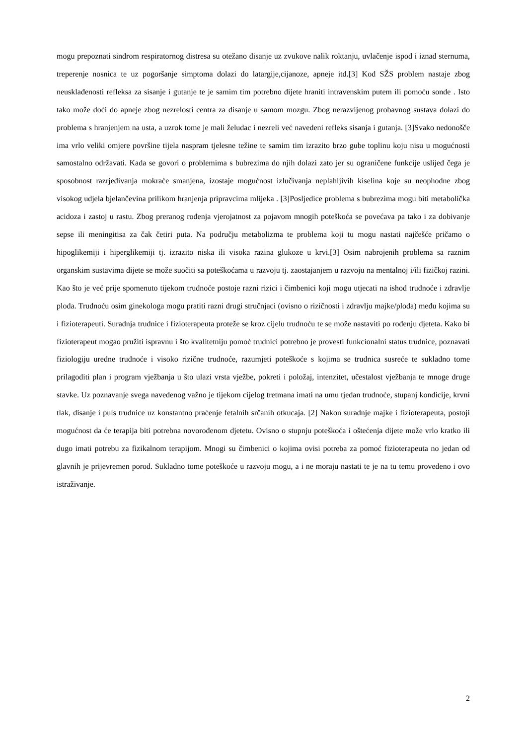mogu prepoznati sindrom respiratornog distresa su otežano disanje uz zvukove nalik roktanju, uvlačenje ispod i iznad sternuma, treperenje nosnica te uz pogoršanje simptoma dolazi do latargije,cijanoze, apneje itd.[3] Kod SŽS problem nastaje zbog neusklađenosti refleksa za sisanje i gutanje te je samim tim potrebno dijete hraniti intravenskim putem ili pomoću sonde . Isto tako može doći do apneje zbog nezrelosti centra za disanje u samom mozgu. Zbog nerazvijenog probavnog sustava dolazi do problema s hranjenjem na usta, a uzrok tome je mali želudac i nezreli već navedeni refleks sisanja i gutanja. [3]Svako nedonošče ima vrlo veliki omjere površine tijela naspram tjelesne težine te samim tim izrazito brzo gube toplinu koju nisu u mogućnosti samostalno održavati. Kada se govori o problemima s bubrezima do njih dolazi zato jer su ograničene funkcije uslijed čega je sposobnost razrjeđivanja mokraće smanjena, izostaje mogućnost izlučivanja neplahljivih kiselina koje su neophodne zbog visokog udjela bjelančevina prilikom hranjenja pripravcima mlijeka . [3]Posljedice problema s bubrezima mogu biti metabolička acidoza i zastoj u rastu. Zbog preranog rođenja vjerojatnost za pojavom mnogih poteškoća se povećava pa tako i za dobivanje sepse ili meningitisa za čak četiri puta. Na području metabolizma te problema koji tu mogu nastati najčešće pričamo o hipoglikemiji i hiperglikemiji tj. izrazito niska ili visoka razina glukoze u krvi.[3] Osim nabrojenih problema sa raznim organskim sustavima dijete se može suočiti sa poteškoćama u razvoju tj. zaostajanjem u razvoju na mentalnoj i/ili fizičkoj razini. Kao što je već prije spomenuto tijekom trudnoće postoje razni rizici i čimbenici koji mogu utjecati na ishod trudnoće i zdravlje ploda. Trudnoću osim ginekologa mogu pratiti razni drugi stručnjaci (ovisno o rizičnosti i zdravlju majke/ploda) među kojima su i fizioterapeuti. Suradnja trudnice i fizioterapeuta proteže se kroz cijelu trudnoću te se može nastaviti po rođenju djeteta. Kako bi fizioterapeut mogao pružiti ispravnu i što kvalitetniju pomoć trudnici potrebno je provesti funkcionalni status trudnice, poznavati fiziologiju uredne trudnoće i visoko rizične trudnoće, razumjeti poteškoće s kojima se trudnica susreće te sukladno tome prilagoditi plan i program vježbanja u što ulazi vrsta vježbe, pokreti i položaj, intenzitet, učestalost vježbanja te mnoge druge stavke. Uz poznavanje svega navedenog važno je tijekom cijelog tretmana imati na umu tjedan trudnoće, stupanj kondicije, krvni tlak, disanje i puls trudnice uz konstantno praćenje fetalnih srčanih otkucaja. [2] Nakon suradnje majke i fizioterapeuta, postoji mogućnost da će terapija biti potrebna novorođenom djetetu. Ovisno o stupnju poteškoća i oštećenja dijete može vrlo kratko ili dugo imati potrebu za fizikalnom terapijom. Mnogi su čimbenici o kojima ovisi potreba za pomoć fizioterapeuta no jedan od glavnih je prijevremen porod. Sukladno tome poteškoće u razvoju mogu, a i ne moraju nastati te je na tu temu provedeno i ovo istraživanje.
2